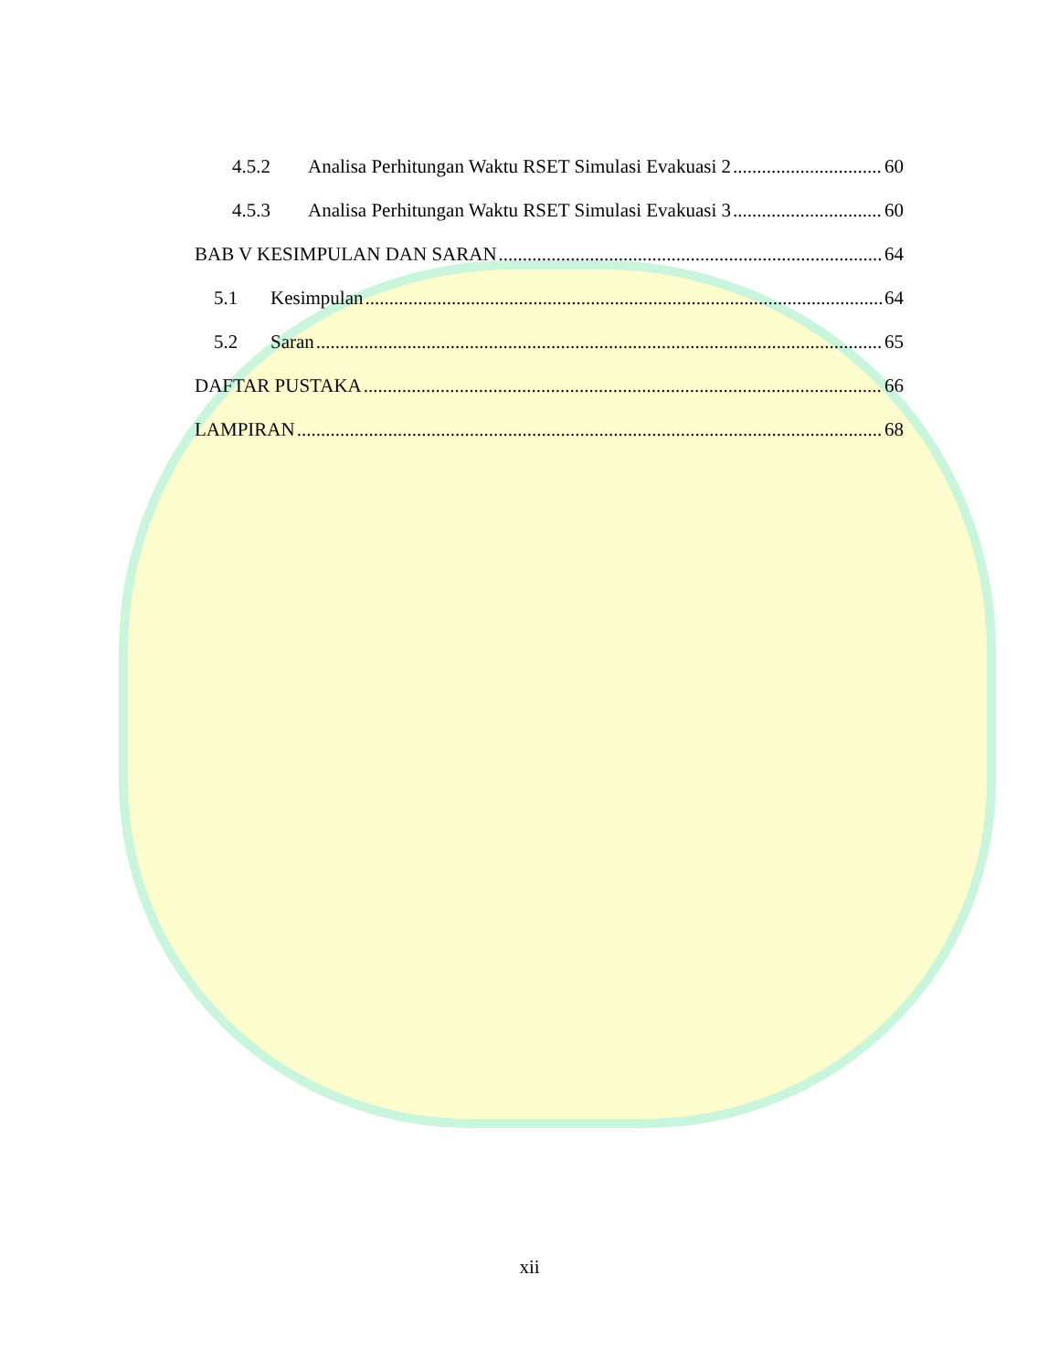4.5.2 Analisa Perhitungan Waktu RSET Simulasi Evakuasi 2 60
4.5.3 Analisa Perhitungan Waktu RSET Simulasi Evakuasi 3 60
BAB V KESIMPULAN DAN SARAN 64
5.1 Kesimpulan 64
5.2 Saran 65
DAFTAR PUSTAKA 66
LAMPIRAN 68
xii